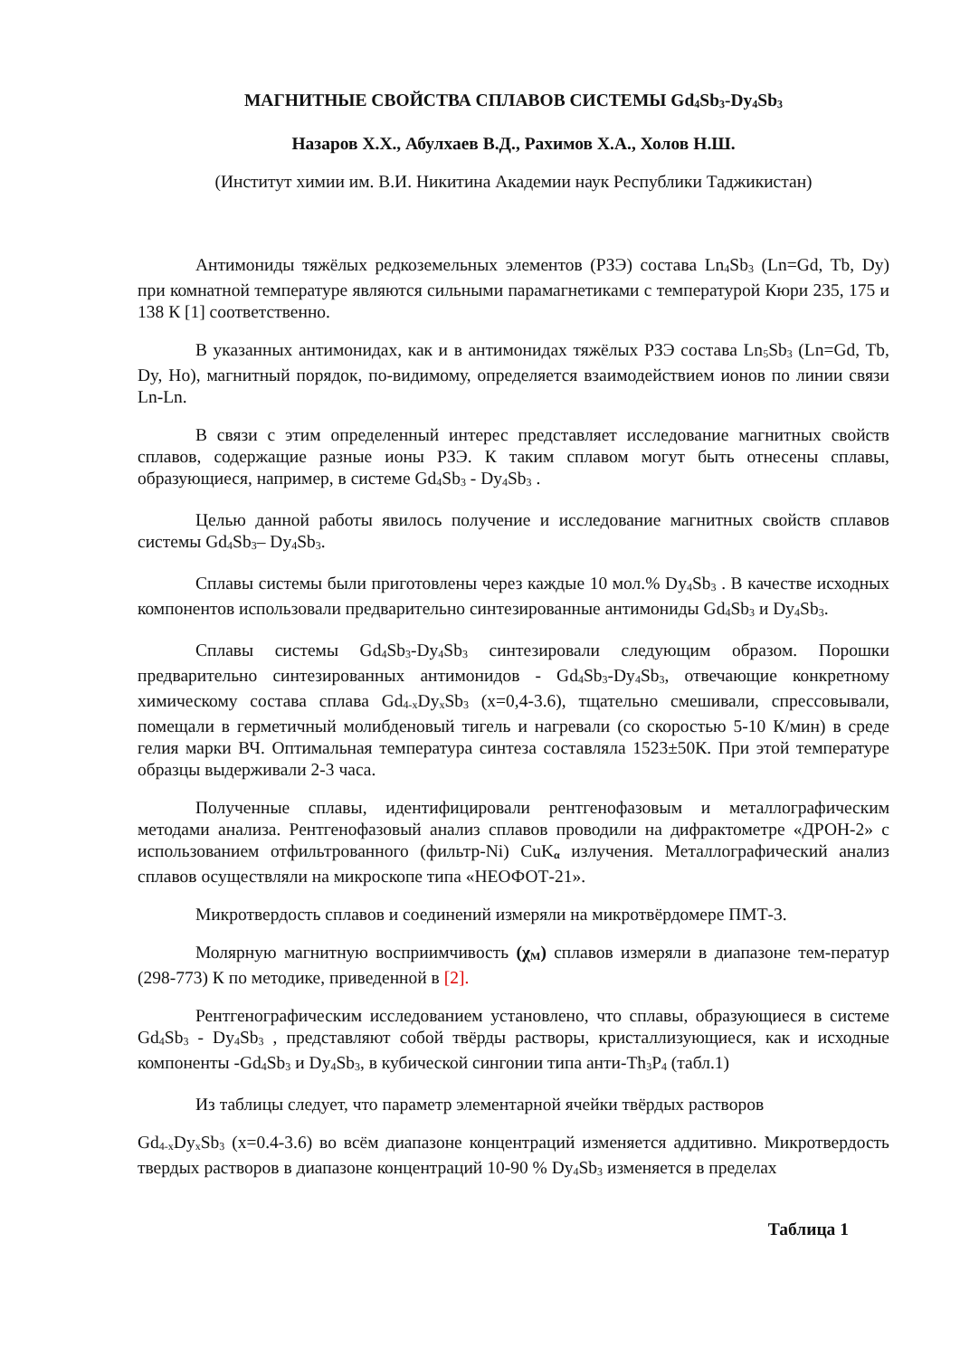МАГНИТНЫЕ СВОЙСТВА СПЛАВОВ СИСТЕМЫ Gd<sub>4</sub>Sb<sub>3</sub>-Dy<sub>4</sub>Sb<sub>3</sub>
Назаров Х.Х., Абулхаев В.Д., Рахимов Х.А., Холов Н.Ш.
(Институт химии им. В.И. Никитина Академии наук Республики Таджикистан)
Антимониды тяжёлых редкоземельных элементов (РЗЭ) состава Ln<sub>4</sub>Sb<sub>3</sub> (Ln=Gd, Tb, Dy) при комнатной температуре являются сильными парамагнетиками с температурой Кюри 235, 175 и 138 К [1] соответственно.
В указанных антимонидах, как и в антимонидах тяжёлых РЗЭ состава Ln<sub>5</sub>Sb<sub>3</sub> (Ln=Gd, Tb, Dy, Ho), магнитный порядок, по-видимому, определяется взаимодействием ионов по линии связи Ln-Ln.
В связи с этим определенный интерес представляет исследование магнитных свойств сплавов, содержащие разные ионы РЗЭ. К таким сплавом могут быть отнесены сплавы, образующиеся, например, в системе Gd<sub>4</sub>Sb<sub>3</sub> - Dy<sub>4</sub>Sb<sub>3</sub> .
Целью данной работы явилось получение и исследование магнитных свойств сплавов системы Gd<sub>4</sub>Sb<sub>3</sub>– Dy<sub>4</sub>Sb<sub>3</sub>.
Сплавы системы были приготовлены через каждые 10 мол.% Dy<sub>4</sub>Sb<sub>3</sub> . В качестве исходных компонентов использовали предварительно синтезированные антимониды Gd<sub>4</sub>Sb<sub>3</sub> и Dy<sub>4</sub>Sb<sub>3</sub>.
Сплавы системы Gd<sub>4</sub>Sb<sub>3</sub>-Dy<sub>4</sub>Sb<sub>3</sub> синтезировали следующим образом. Порошки предварительно синтезированных антимонидов - Gd<sub>4</sub>Sb<sub>3</sub>-Dy<sub>4</sub>Sb<sub>3</sub>, отвечающие конкретному химическому состава сплава Gd<sub>4-x</sub>Dy<sub>x</sub>Sb<sub>3</sub> (x=0,4-3.6), тщательно смешивали, спрессовывали, помещали в герметичный молибденовый тигель и нагревали (со скоростью 5-10 К/мин) в среде гелия марки ВЧ. Оптимальная температура синтеза составляла 1523±50К. При этой температуре образцы выдерживали 2-3 часа.
Полученные сплавы, идентифицировали рентгенофазовым и металлографическим методами анализа. Рентгенофазовый анализ сплавов проводили на дифрактометре «ДРОН-2» с использованием отфильтрованного (фильтр-Ni) CuK<sub>α</sub> излучения. Металлографический анализ сплавов осуществляли на микроскопе типа «НЕОФОТ-21».
Микротвердость сплавов и соединений измеряли на микротвёрдомере ПМТ-3.
Молярную магнитную восприимчивость (χ<sub>M</sub>) сплавов измеряли в диапазоне тем-ператур (298-773) К по методике, приведенной в [2].
Рентгенографическим исследованием установлено, что сплавы, образующиеся в системе Gd<sub>4</sub>Sb<sub>3</sub> - Dy<sub>4</sub>Sb<sub>3</sub> , представляют собой твёрды растворы, кристаллизующиеся, как и исходные компоненты -Gd<sub>4</sub>Sb<sub>3</sub> и Dy<sub>4</sub>Sb<sub>3</sub>, в кубической сингонии типа анти-Th<sub>3</sub>P<sub>4</sub> (табл.1)
Из таблицы следует, что параметр элементарной ячейки твёрдых растворов
Gd<sub>4-x</sub>Dy<sub>x</sub>Sb<sub>3</sub> (x=0.4-3.6) во всём диапазоне концентраций изменяется аддитивно. Микротвердость твердых растворов в диапазоне концентраций 10-90 % Dy<sub>4</sub>Sb<sub>3</sub> изменяется в пределах
Таблица 1